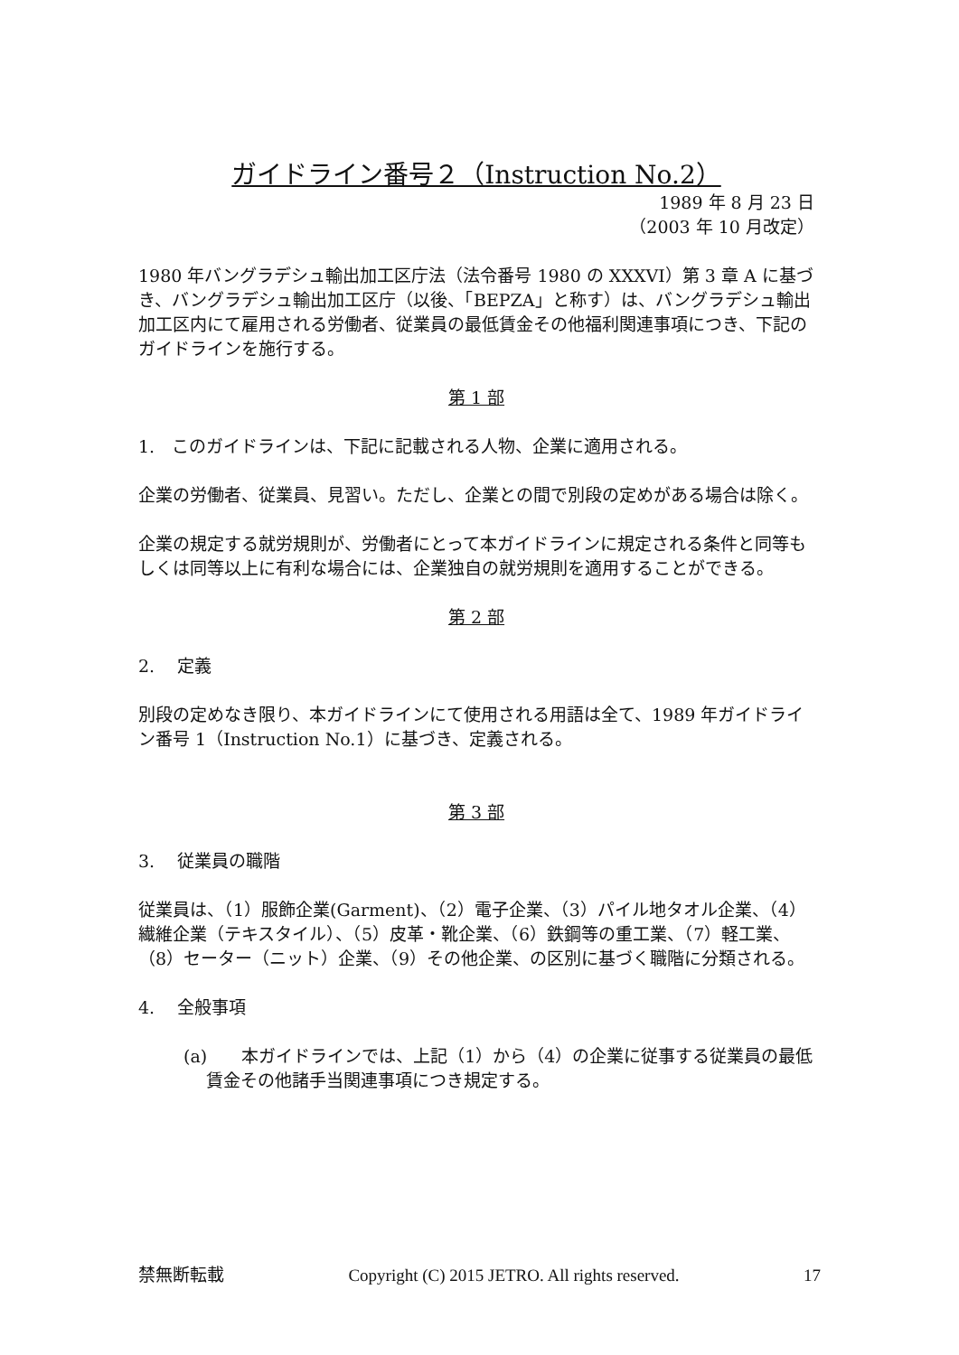ガイドライン番号２（Instruction No.2）
1989 年 8 月 23 日
（2003 年 10 月改定）
1980 年バングラデシュ輸出加工区庁法（法令番号 1980 の XXXVI）第 3 章 A に基づき、バングラデシュ輸出加工区庁（以後、「BEPZA」と称す）は、バングラデシュ輸出加工区内にて雇用される労働者、従業員の最低賃金その他福利関連事項につき、下記のガイドラインを施行する。
第 1 部
1.　このガイドラインは、下記に記載される人物、企業に適用される。
企業の労働者、従業員、見習い。ただし、企業との間で別段の定めがある場合は除く。
企業の規定する就労規則が、労働者にとって本ガイドラインに規定される条件と同等もしくは同等以上に有利な場合には、企業独自の就労規則を適用することができる。
第 2 部
2.　 定義
別段の定めなき限り、本ガイドラインにて使用される用語は全て、1989 年ガイドライン番号 1（Instruction No.1）に基づき、定義される。
第 3 部
3.　 従業員の職階
従業員は、（1）服飾企業(Garment)、（2）電子企業、（3）パイル地タオル企業、（4）繊維企業（テキスタイル）、（5）皮革・靴企業、（6）鉄鋼等の重工業、（7）軽工業、（8）セーター（ニット）企業、（9）その他企業、の区別に基づく職階に分類される。
4.　 全般事項
(a)　　本ガイドラインでは、上記（1）から（4）の企業に従事する従業員の最低賃金その他諸手当関連事項につき規定する。
禁無断転載 Copyright (C) 2015 JETRO. All rights reserved. 17